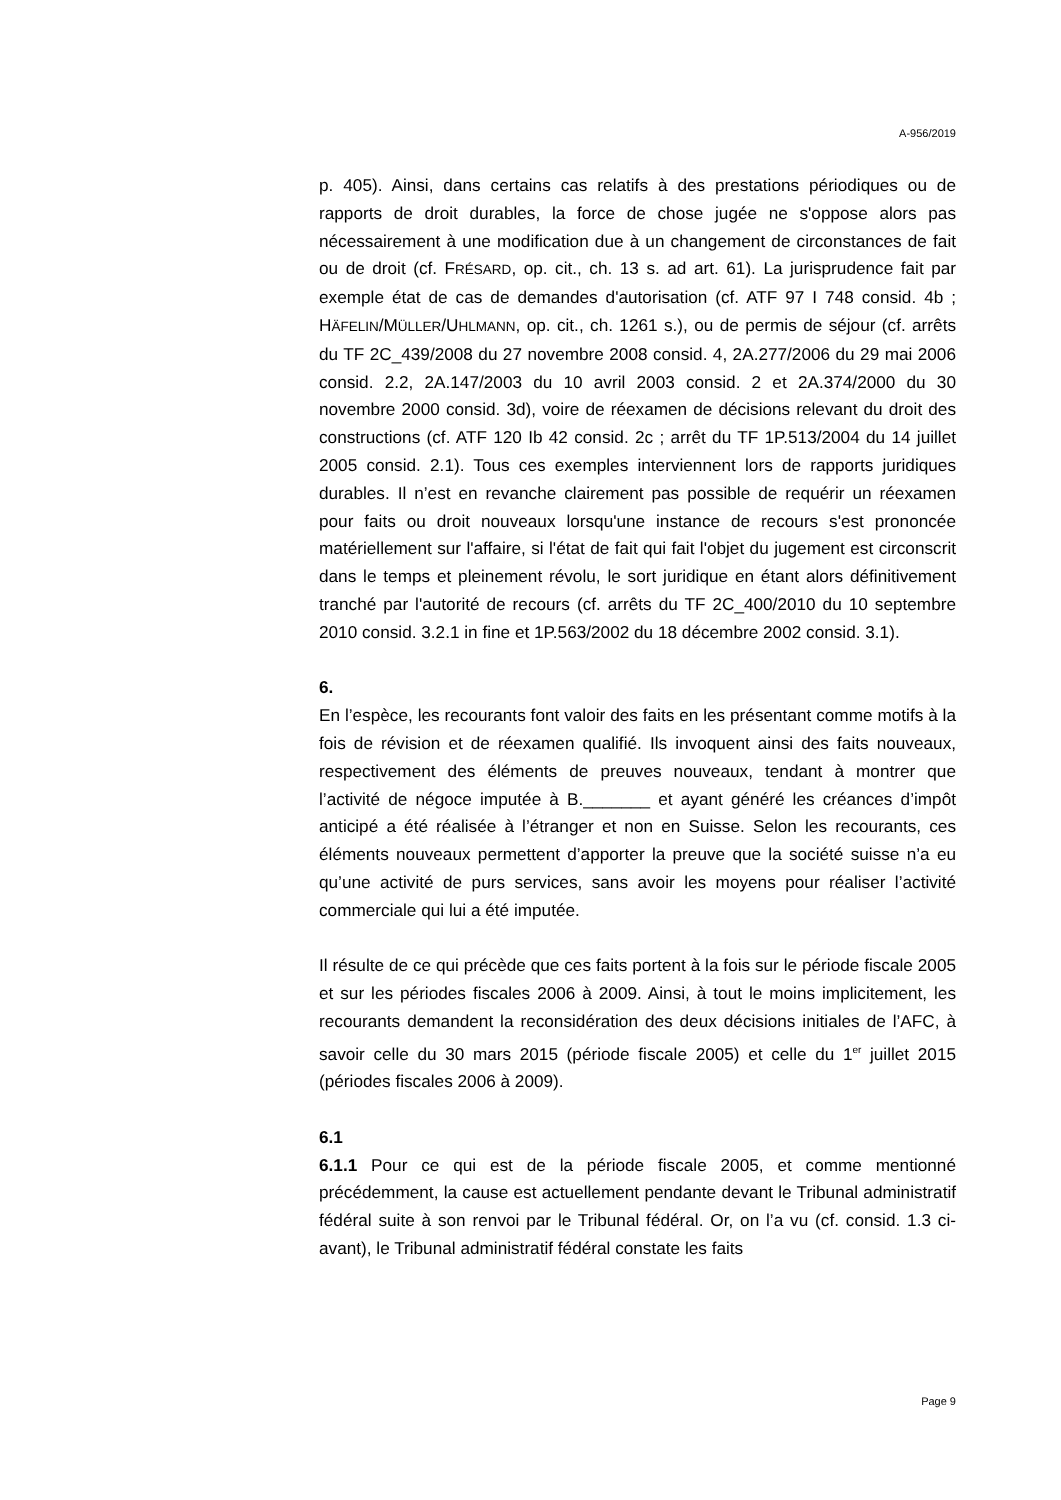A-956/2019
p. 405). Ainsi, dans certains cas relatifs à des prestations périodiques ou de rapports de droit durables, la force de chose jugée ne s'oppose alors pas nécessairement à une modification due à un changement de circonstances de fait ou de droit (cf. FRÉSARD, op. cit., ch. 13 s. ad art. 61). La jurisprudence fait par exemple état de cas de demandes d'autorisation (cf. ATF 97 I 748 consid. 4b ; HÄFELIN/MÜLLER/UHLMANN, op. cit., ch. 1261 s.), ou de permis de séjour (cf. arrêts du TF 2C_439/2008 du 27 novembre 2008 consid. 4, 2A.277/2006 du 29 mai 2006 consid. 2.2, 2A.147/2003 du 10 avril 2003 consid. 2 et 2A.374/2000 du 30 novembre 2000 consid. 3d), voire de réexamen de décisions relevant du droit des constructions (cf. ATF 120 Ib 42 consid. 2c ; arrêt du TF 1P.513/2004 du 14 juillet 2005 consid. 2.1). Tous ces exemples interviennent lors de rapports juridiques durables. Il n’est en revanche clairement pas possible de requérir un réexamen pour faits ou droit nouveaux lorsqu'une instance de recours s'est prononcée matériellement sur l'affaire, si l'état de fait qui fait l'objet du jugement est circonscrit dans le temps et pleinement révolu, le sort juridique en étant alors définitivement tranché par l'autorité de recours (cf. arrêts du TF 2C_400/2010 du 10 septembre 2010 consid. 3.2.1 in fine et 1P.563/2002 du 18 décembre 2002 consid. 3.1).
6.
En l’espèce, les recourants font valoir des faits en les présentant comme motifs à la fois de révision et de réexamen qualifié. Ils invoquent ainsi des faits nouveaux, respectivement des éléments de preuves nouveaux, tendant à montrer que l’activité de négoce imputée à B._______ et ayant généré les créances d’impôt anticipé a été réalisée à l’étranger et non en Suisse. Selon les recourants, ces éléments nouveaux permettent d’apporter la preuve que la société suisse n’a eu qu’une activité de purs services, sans avoir les moyens pour réaliser l’activité commerciale qui lui a été imputée.
Il résulte de ce qui précède que ces faits portent à la fois sur le période fiscale 2005 et sur les périodes fiscales 2006 à 2009. Ainsi, à tout le moins implicitement, les recourants demandent la reconsidération des deux décisions initiales de l’AFC, à savoir celle du 30 mars 2015 (période fiscale 2005) et celle du 1<sup>er</sup> juillet 2015 (périodes fiscales 2006 à 2009).
6.1
6.1.1 Pour ce qui est de la période fiscale 2005, et comme mentionné précédemment, la cause est actuellement pendante devant le Tribunal administratif fédéral suite à son renvoi par le Tribunal fédéral. Or, on l’a vu (cf. consid. 1.3 ci-avant), le Tribunal administratif fédéral constate les faits
Page 9